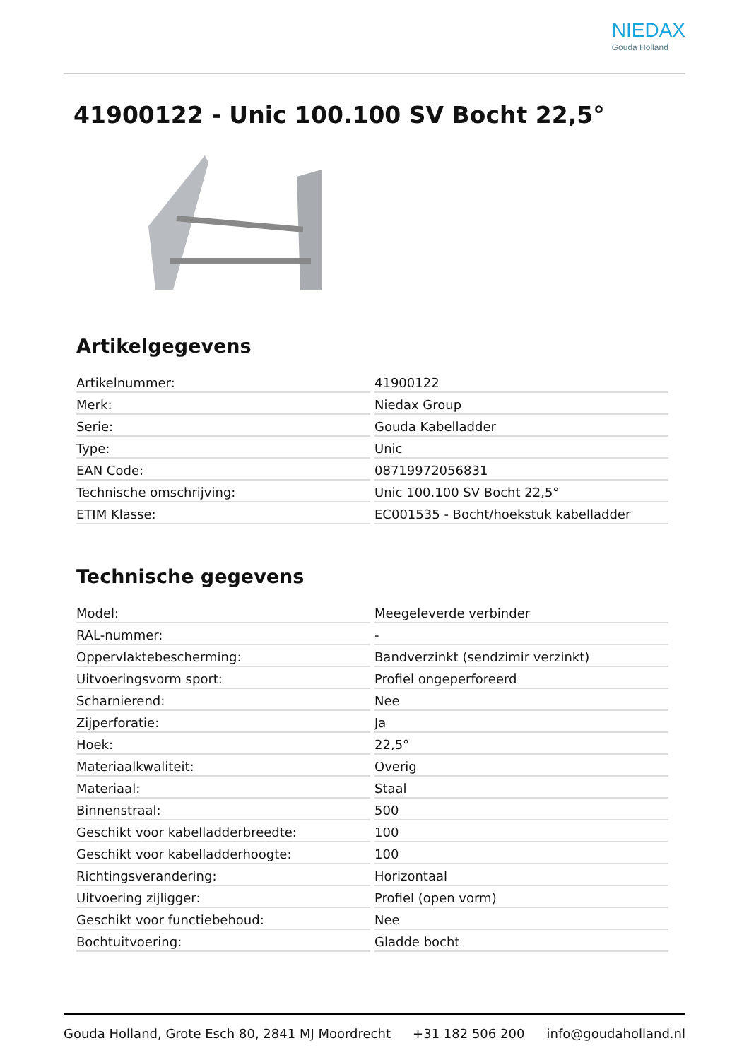NIEDAX
Gouda Holland
41900122 - Unic 100.100 SV Bocht 22,5°
Artikelgegevens
| Artikelnummer: | 41900122 |
| Merk: | Niedax Group |
| Serie: | Gouda Kabelladder |
| Type: | Unic |
| EAN Code: | 08719972056831 |
| Technische omschrijving: | Unic 100.100 SV Bocht 22,5° |
| ETIM Klasse: | EC001535 - Bocht/hoekstuk kabelladder |
Technische gegevens
| Model: | Meegeleverde verbinder |
| RAL-nummer: | - |
| Oppervlaktebescherming: | Bandverzinkt (sendzimir verzinkt) |
| Uitvoeringsvorm sport: | Profiel ongeperforeerd |
| Scharnierend: | Nee |
| Zijperforatie: | Ja |
| Hoek: | 22,5° |
| Materiaalkwaliteit: | Overig |
| Materiaal: | Staal |
| Binnenstraal: | 500 |
| Geschikt voor kabelladderbreedte: | 100 |
| Geschikt voor kabelladderhoogte: | 100 |
| Richtingsverandering: | Horizontaal |
| Uitvoering zijligger: | Profiel (open vorm) |
| Geschikt voor functiebehoud: | Nee |
| Bochtuitvoering: | Gladde bocht |
Gouda Holland, Grote Esch 80, 2841 MJ Moordrecht +31 182 506 200 info@goudaholland.nl